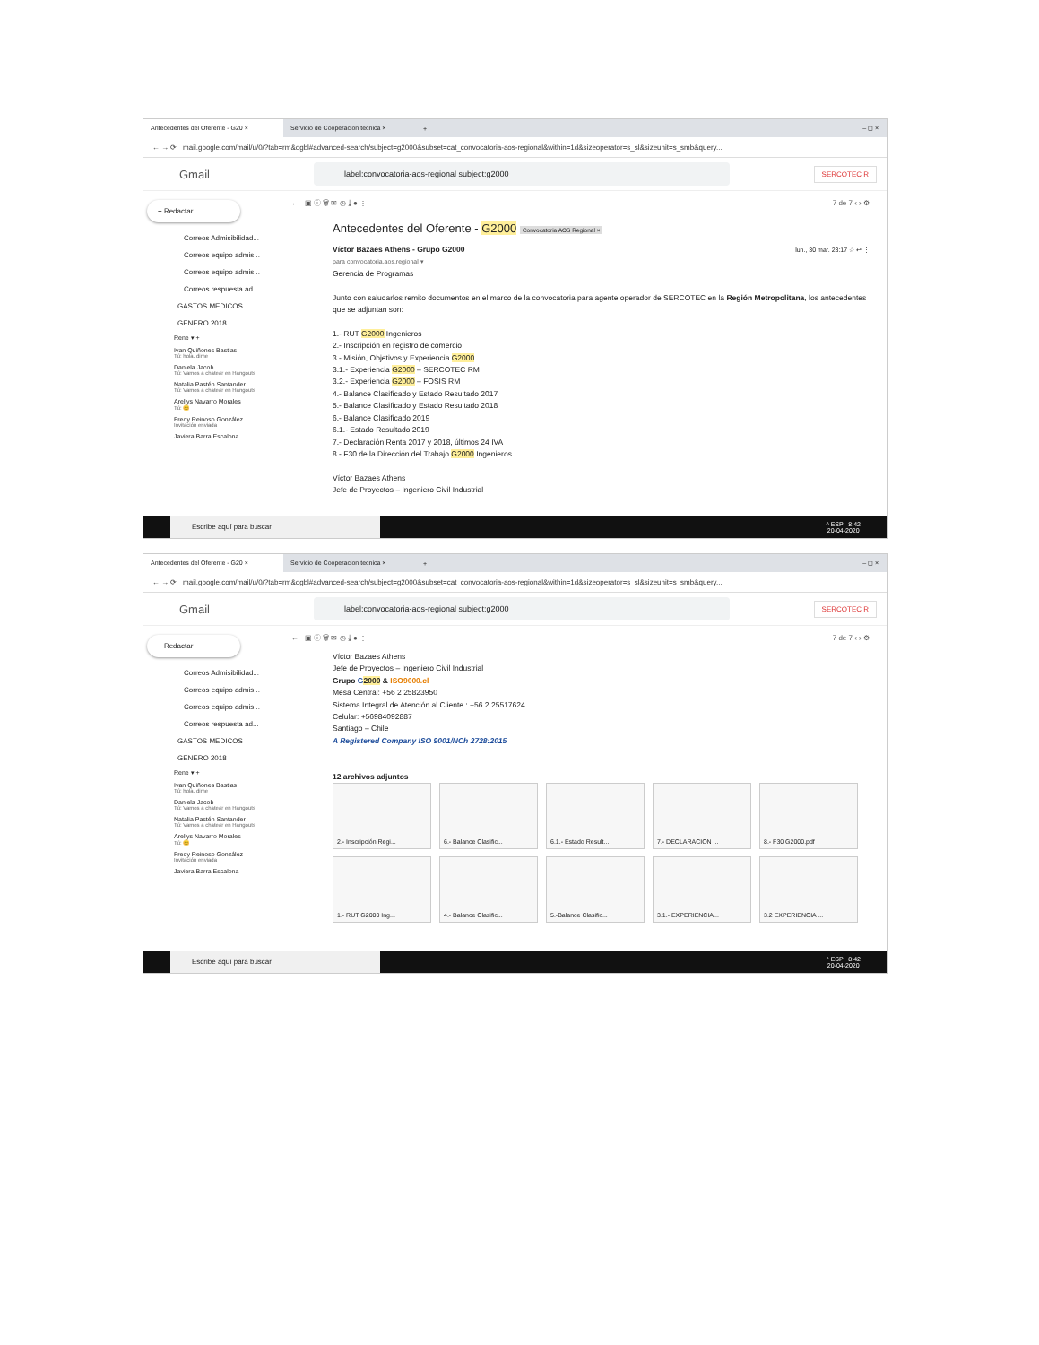Antecedentes del Oferente - G20 × Servicio de Cooperacion tecnica ×
+ – ◻ ×
← → ⟳ mail.google.com/mail/u/0/?tab=rm&ogbl#advanced-search/subject=g2000&subset=cat_convocatoria-aos-regional&within=1d&sizeoperator=s_sl&sizeunit=s_smb&query...
Gmail
label:convocatoria-aos-regional subject:g2000
SERCOTEC R
+ Redactar
Correos Admisibilidad...
Correos equipo admis...
Correos equipo admis...
Correos respuesta ad...
GASTOS MEDICOS
GENERO 2018
Rene ▾ +
Ivan Quiñones Bastias
Tú: hola. dime
Daniela Jacob
Tú: Vamos a chatear en Hangouts
Natalia Pastén Santander
Tú: Vamos a chatear en Hangouts
Arellys Navarro Morales
Tú: 😊
Fredy Reinoso González
Invitación enviada
Javiera Barra Escalona
← ▣ ⓘ 🗑 ✉ ◷ ⤓ ● ⋮ 7 de 7 ‹ › ⚙
Antecedentes del Oferente - G2000 Convocatoria AOS Regional ×
Víctor Bazaes Athens - Grupo G2000 lun., 30 mar. 23:17 ☆ ↩ ⋮
para convocatoria.aos.regional ▾
Gerencia de Programas
Junto con saludarlos remito documentos en el marco de la convocatoria para agente operador de SERCOTEC en la Región Metropolitana, los antecedentes que se adjuntan son:
1.- RUT G2000 Ingenieros
2.- Inscripción en registro de comercio
3.- Misión, Objetivos y Experiencia G2000
3.1.- Experiencia G2000 – SERCOTEC RM
3.2.- Experiencia G2000 – FOSIS RM
4.- Balance Clasificado y Estado Resultado 2017
5.- Balance Clasificado y Estado Resultado 2018
6.- Balance Clasificado 2019
6.1.- Estado Resultado 2019
7.- Declaración Renta 2017 y 2018, últimos 24 IVA
8.- F30 de la Dirección del Trabajo G2000 Ingenieros
Víctor Bazaes Athens
Jefe de Proyectos – Ingeniero Civil Industrial
Escribe aquí para buscar
^ ESP 8:42
20-04-2020
Antecedentes del Oferente - G20 × Servicio de Cooperacion tecnica ×
+ – ◻ ×
← → ⟳ mail.google.com/mail/u/0/?tab=rm&ogbl#advanced-search/subject=g2000&subset=cat_convocatoria-aos-regional&within=1d&sizeoperator=s_sl&sizeunit=s_smb&query...
Gmail
label:convocatoria-aos-regional subject:g2000
SERCOTEC R
+ Redactar
Correos Admisibilidad...
Correos equipo admis...
Correos equipo admis...
Correos respuesta ad...
GASTOS MEDICOS
GENERO 2018
Rene ▾ +
Ivan Quiñones Bastias
Tú: hola. dime
Daniela Jacob
Tú: Vamos a chatear en Hangouts
Natalia Pastén Santander
Tú: Vamos a chatear en Hangouts
Arellys Navarro Morales
Tú: 😊
Fredy Reinoso González
Invitación enviada
Javiera Barra Escalona
← ▣ ⓘ 🗑 ✉ ◷ ⤓ ● ⋮ 7 de 7 ‹ › ⚙
Víctor Bazaes Athens
Jefe de Proyectos – Ingeniero Civil Industrial
Grupo G 2000 & ISO9000.cl
Mesa Central: +56 2 25823950
Sistema Integral de Atención al Cliente : +56 2 25517624
Celular: +56984092887
Santiago – Chile
A Registered Company ISO 9001/NCh 2728:2015
12 archivos adjuntos
2.- Inscripción Regi...
6.- Balance Clasific...
6.1.- Estado Result...
7.- DECLARACION ...
8.- F30 G2000.pdf
1.- RUT G2000 Ing...
4.- Balance Clasific...
5.-Balance Clasific...
3.1.- EXPERIENCIA...
3.2 EXPERIENCIA ...
Escribe aquí para buscar
^ ESP 8:42
20-04-2020